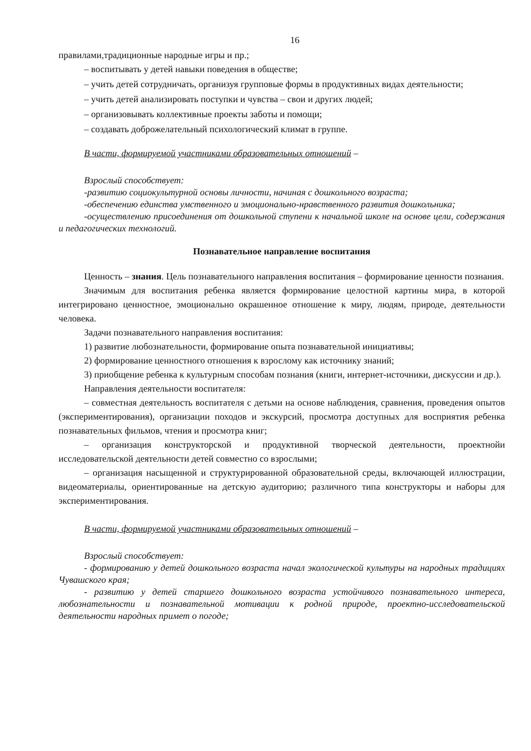16
правилами,традиционные народные игры и пр.;
– воспитывать у детей навыки поведения в обществе;
– учить детей сотрудничать, организуя групповые формы в продуктивных видах деятельности;
– учить детей анализировать поступки и чувства – свои и других людей;
– организовывать коллективные проекты заботы и помощи;
– создавать доброжелательный психологический климат в группе.
В части, формируемой участниками образовательных отношений –
Взрослый способствует:
-развитию социокультурной основы личности, начиная с дошкольного возраста;
-обеспечению единства умственного и эмоционально-нравственного развития дошкольника;
-осуществлению присоединения от дошкольной ступени к начальной школе на основе цели, содержания и педагогических технологий.
Познавательное направление воспитания
Ценность – знания. Цель познавательного направления воспитания – формирование ценности познания.
Значимым для воспитания ребенка является формирование целостной картины мира, в которой интегрировано ценностное, эмоционально окрашенное отношение к миру, людям, природе, деятельности человека.
Задачи познавательного направления воспитания:
1) развитие любознательности, формирование опыта познавательной инициативы;
2) формирование ценностного отношения к взрослому как источнику знаний;
3) приобщение ребенка к культурным способам познания (книги, интернет-источники, дискуссии и др.).
Направления деятельности воспитателя:
– совместная деятельность воспитателя с детьми на основе наблюдения, сравнения, проведения опытов (экспериментирования), организации походов и экскурсий, просмотра доступных для восприятия ребенка познавательных фильмов, чтения и просмотра книг;
– организация конструкторской и продуктивной творческой деятельности, проектнойи исследовательской деятельности детей совместно со взрослыми;
– организация насыщенной и структурированной образовательной среды, включающей иллюстрации, видеоматериалы, ориентированные на детскую аудиторию; различного типа конструкторы и наборы для экспериментирования.
В части, формируемой участниками образовательных отношений –
Взрослый способствует:
- формированию у детей дошкольного возраста начал экологической культуры на народных традициях Чувашского края;
- развитию у детей старшего дошкольного возраста устойчивого познавательного интереса, любознательности и познавательной мотивации к родной природе, проектно-исследовательской деятельности народных примет о погоде;